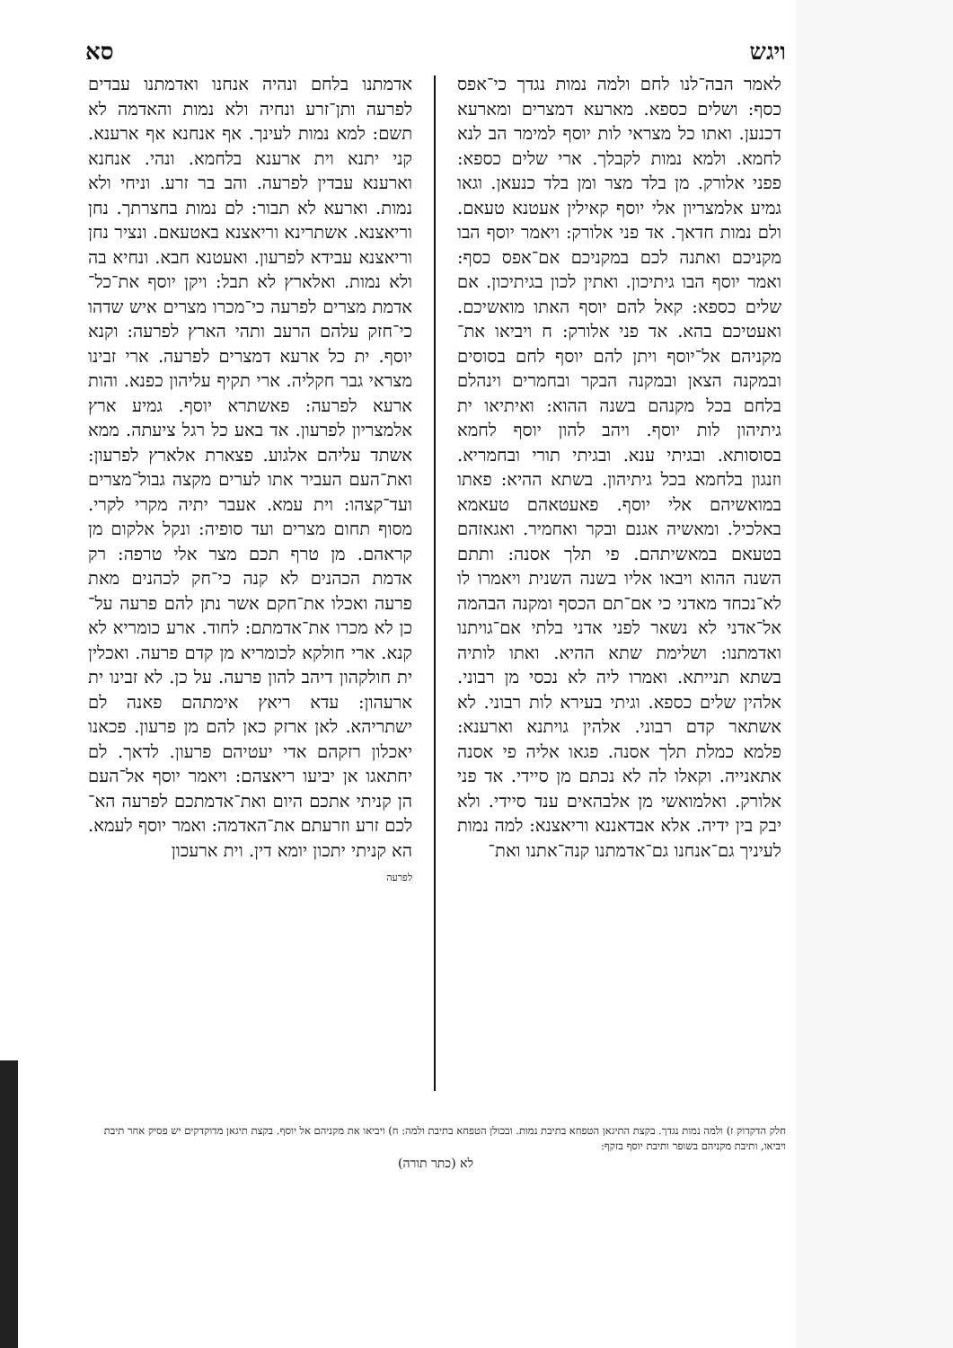ויגש סא
לאמר הבה־לנו לחם ולמה נמות נגדך כי־אפס כסף: ושלים כספא. מארעא דמצרים ומארעא דכנען. ואתו כל מצראי לות יוסף למימר הב לנא לחמא. ולמא נמות לקבלך. ארי שלים כספא: פפני אלורק. מן בלד מצר ומן בלד כנעאן. וגאו גמיע אלמצריון אלי יוסף קאילין אעטנא טעאם. ולם נמות חדאך. אד פני אלורק: ויאמר יוסף הבו מקניכם ואתנה לכם במקניכם אם־אפס כסף: ואמר יוסף הבו גיתיכון. ואתין לכון בגיתיכון. אם שלים כספא: קאל להם יוסף האתו מואשיכם. ואעטיכם בהא. אד פני אלורק: ח ויביאו את־מקניהם אל־יוסף ויתן להם יוסף לחם בסוסים ובמקנה הצאן ובמקנה הבקר ובחמרים וינהלם בלחם בכל מקנהם בשנה ההוא: ואיתיאו ית גיתיהון לות יוסף. ויהב להון יוסף לחמא בסוסותא. ובגיתי ענא. ובגיתי תורי ובחמריא. וזנגון בלחמא בכל גיתיהון. בשתא ההיא: פאתו במואשיהם אלי יוסף. פאעטאהם טעאמא באלכיל. ומאשיה אגנם ובקר ואחמיר. ואגאזהם בטעאם במאשיתהם. פי תלך אסנה: ותתם השנה ההוא ויבאו אליו בשנה השנית ויאמרו לו לא־נכחד מאדני כי אם־תם הכסף ומקנה הבהמה אל־אדני לא נשאר לפני אדני בלתי אם־גויתנו ואדמתנו: ושלימת שתא ההיא. ואתו לותיה בשתא תנייתא. ואמרו ליה לא נכסי מן רבוני. אלהין שלים כספא. וגיתי בעירא לות רבוני. לא אשתאר קדם רבוני. אלהין גויתנא וארענא: פלמא כמלת תלך אסנה. פגאו אליה פי אסנה אתאנייה. וקאלו לה לא נכתם מן סיידי. אד פני אלורק. ואלמואשי מן אלבהאים ענד סיידי. ולא יבק בין ידיה. אלא אבדאננא וריאצנא: למה נמות לעיניך גם־אנחנו גם־אדמתנו קנה־אתנו ואת־
אדמתנו בלחם ונהיה אנחנו ואדמתנו עבדים לפרעה ותן־זרע ונחיה ולא נמות והאדמה לא תשם: למא נמות לעינך. אף אנחנא אף ארענא. קני יתנא וית ארענא בלחמא. ונהי. אנחנא וארענא עבדין לפרעה. והב בר זרע. וניחי ולא נמות. וארעא לא תבור: לם נמות בחצרתך. נחן וריאצנא. אשתרינא וריאצנא באטעאם. ונציר נחן וריאצנא עבידא לפרעון. ואעטנא חבא. ונחיא בה ולא נמות. ואלארץ לא תבל: ויקן יוסף את־כל־אדמת מצרים לפרעה כי־מכרו מצרים איש שדהו כי־חזק עלהם הרעב ותהי הארץ לפרעה: וקנא יוסף. ית כל ארעא דמצרים לפרעה. ארי זבינו מצראי גבר חקליה. ארי תקיף עליהון כפנא. והות ארעא לפרעה: פאשתרא יוסף. גמיע ארץ אלמצריון לפרעון. אד באע כל רגל ציעתה. ממא אשתד עליהם אלגוע. פצארת אלארץ לפרעון: ואת־העם העביר אתו לערים מקצה גבול־מצרים ועד־קצהו: וית עמא. אעבר יתיה מקרי לקרי. מסוף תחום מצרים ועד סופיה: ונקל אלקום מן קראהם. מן טרף תכם מצר אלי טרפה: רק אדמת הכהנים לא קנה כי־חק לכהנים מאת פרעה ואכלו את־חקם אשר נתן להם פרעה על־כן לא מכרו את־אדמתם: לחוד. ארע כומריא לא קנא. ארי חולקא לכומריא מן קדם פרעה. ואכלין ית חולקהון דיהב להון פרעה. על כן. לא זבינו ית ארעהון: עדא ריאץ אימתהם פאנה לם ישתריהא. לאן ארזק כאן להם מן פרעון. פכאנו יאכלון רזקהם אדי יעטיהם פרעון. לדאך. לם יחתאגו אן יביעו ריאצהם: ויאמר יוסף אל־העם הן קניתי אתכם היום ואת־אדמתכם לפרעה הא־לכם זרע וזרעתם את־האדמה: ואמר יוסף לעמא. הא קניתי יתכון יומא דין. וית ארעכון
לפרעה
חלק הדקדוק ז) ולמה נמות נגדך. בקצת התיגאן הטפחא בתיבת נמות. ובכולן הטפחא בתיבת ולמה: ח) ויביאו את מקניהם אל יוסף. בקצת תיגאן מדוקדקים יש פסיק אחר תיבת ויביאו, ותיבת מקניהם בשופר ותיבת יוסף בזקף:
לא (כתר תורה)